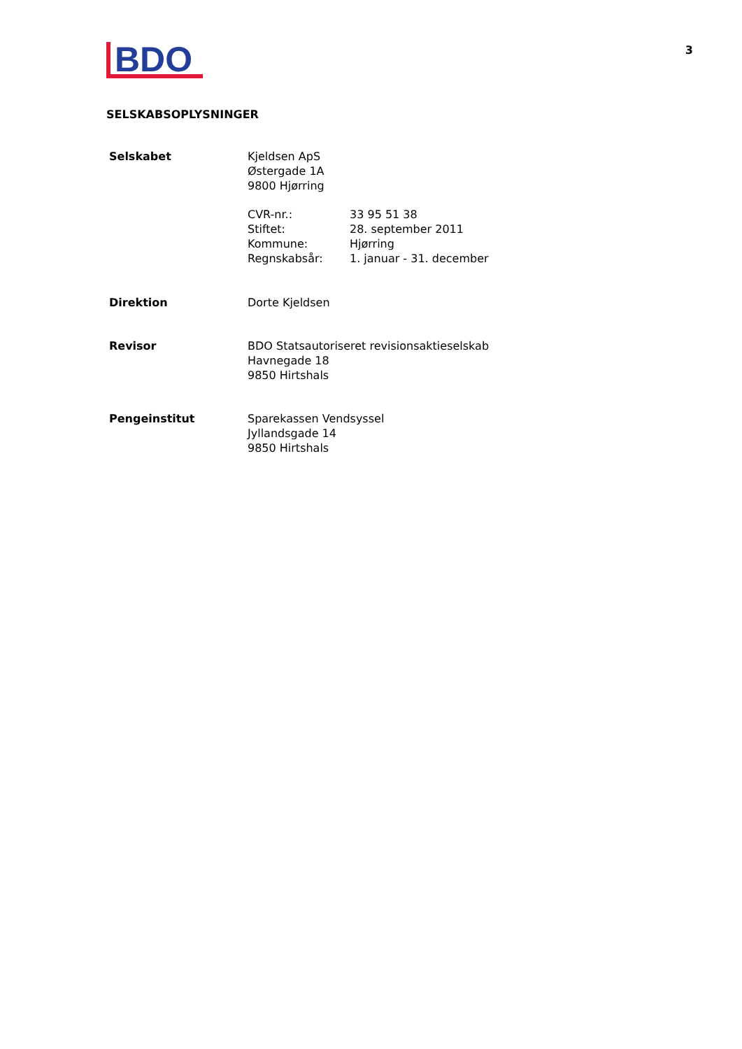3
BDO
SELSKABSOPLYSNINGER
| Selskabet | Kjeldsen ApS Østergade 1A 9800 Hjørring | |
| | CVR-nr.: Stiftet: Kommune: Regnskabsår: | 33 95 51 38 28. september 2011 Hjørring 1. januar - 31. december |
| Direktion | Dorte Kjeldsen | |
| Revisor | BDO Statsautoriseret revisionsaktieselskab Havnegade 18 9850 Hirtshals | |
| Pengeinstitut | Sparekassen Vendsyssel Jyllandsgade 14 9850 Hirtshals | |